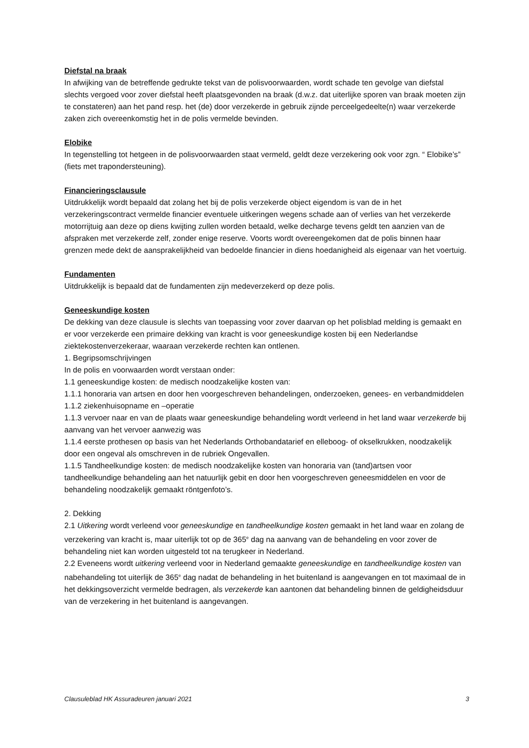Diefstal na braak
In afwijking van de betreffende gedrukte tekst van de polisvoorwaarden, wordt schade ten gevolge van diefstal slechts vergoed voor zover diefstal heeft plaatsgevonden na braak (d.w.z. dat uiterlijke sporen van braak moeten zijn te constateren) aan het pand resp. het (de) door verzekerde in gebruik zijnde perceelgedeelte(n) waar verzekerde zaken zich overeenkomstig het in de polis vermelde bevinden.
Elobike
In tegenstelling tot hetgeen in de polisvoorwaarden staat vermeld, geldt deze verzekering ook voor zgn. “ Elobike’s” (fiets met trapondersteuning).
Financieringsclausule
Uitdrukkelijk wordt bepaald dat zolang het bij de polis verzekerde object eigendom is van de in het verzekeringscontract vermelde financier eventuele uitkeringen wegens schade aan of verlies van het verzekerde motorrijtuig aan deze op diens kwijting zullen worden betaald, welke decharge tevens geldt ten aanzien van de afspraken met verzekerde zelf, zonder enige reserve. Voorts wordt overeengekomen dat de polis binnen haar grenzen mede dekt de aansprakelijkheid van bedoelde financier in diens hoedanigheid als eigenaar van het voertuig.
Fundamenten
Uitdrukkelijk is bepaald dat de fundamenten zijn medeverzekerd op deze polis.
Geneeskundige kosten
De dekking van deze clausule is slechts van toepassing voor zover daarvan op het polisblad melding is gemaakt en er voor verzekerde een primaire dekking van kracht is voor geneeskundige kosten bij een Nederlandse ziektekostenverzekeraar, waaraan verzekerde rechten kan ontlenen.
1. Begripsomschrijvingen
In de polis en voorwaarden wordt verstaan onder:
1.1 geneeskundige kosten: de medisch noodzakelijke kosten van:
1.1.1 honoraria van artsen en door hen voorgeschreven behandelingen, onderzoeken, genees- en verbandmiddelen
1.1.2 ziekenhuisopname en –operatie
1.1.3 vervoer naar en van de plaats waar geneeskundige behandeling wordt verleend in het land waar verzekerde bij aanvang van het vervoer aanwezig was
1.1.4 eerste prothesen op basis van het Nederlands Orthobandatarief en elleboog- of okselkrukken, noodzakelijk door een ongeval als omschreven in de rubriek Ongevallen.
1.1.5 Tandheelkundige kosten: de medisch noodzakelijke kosten van honoraria van (tand)artsen voor tandheelkundige behandeling aan het natuurlijk gebit en door hen voorgeschreven geneesmiddelen en voor de behandeling noodzakelijk gemaakt röntgenfoto’s.
2. Dekking
2.1 Uitkering wordt verleend voor geneeskundige en tandheelkundige kosten gemaakt in het land waar en zolang de verzekering van kracht is, maar uiterlijk tot op de 365<sup>e</sup> dag na aanvang van de behandeling en voor zover de behandeling niet kan worden uitgesteld tot na terugkeer in Nederland.
2.2 Eveneens wordt uitkering verleend voor in Nederland gemaakte geneeskundige en tandheelkundige kosten van nabehandeling tot uiterlijk de 365<sup>e</sup> dag nadat de behandeling in het buitenland is aangevangen en tot maximaal de in het dekkingsoverzicht vermelde bedragen, als verzekerde kan aantonen dat behandeling binnen de geldigheidsduur van de verzekering in het buitenland is aangevangen.
Clausuleblad HK Assuradeuren januari 2021 3